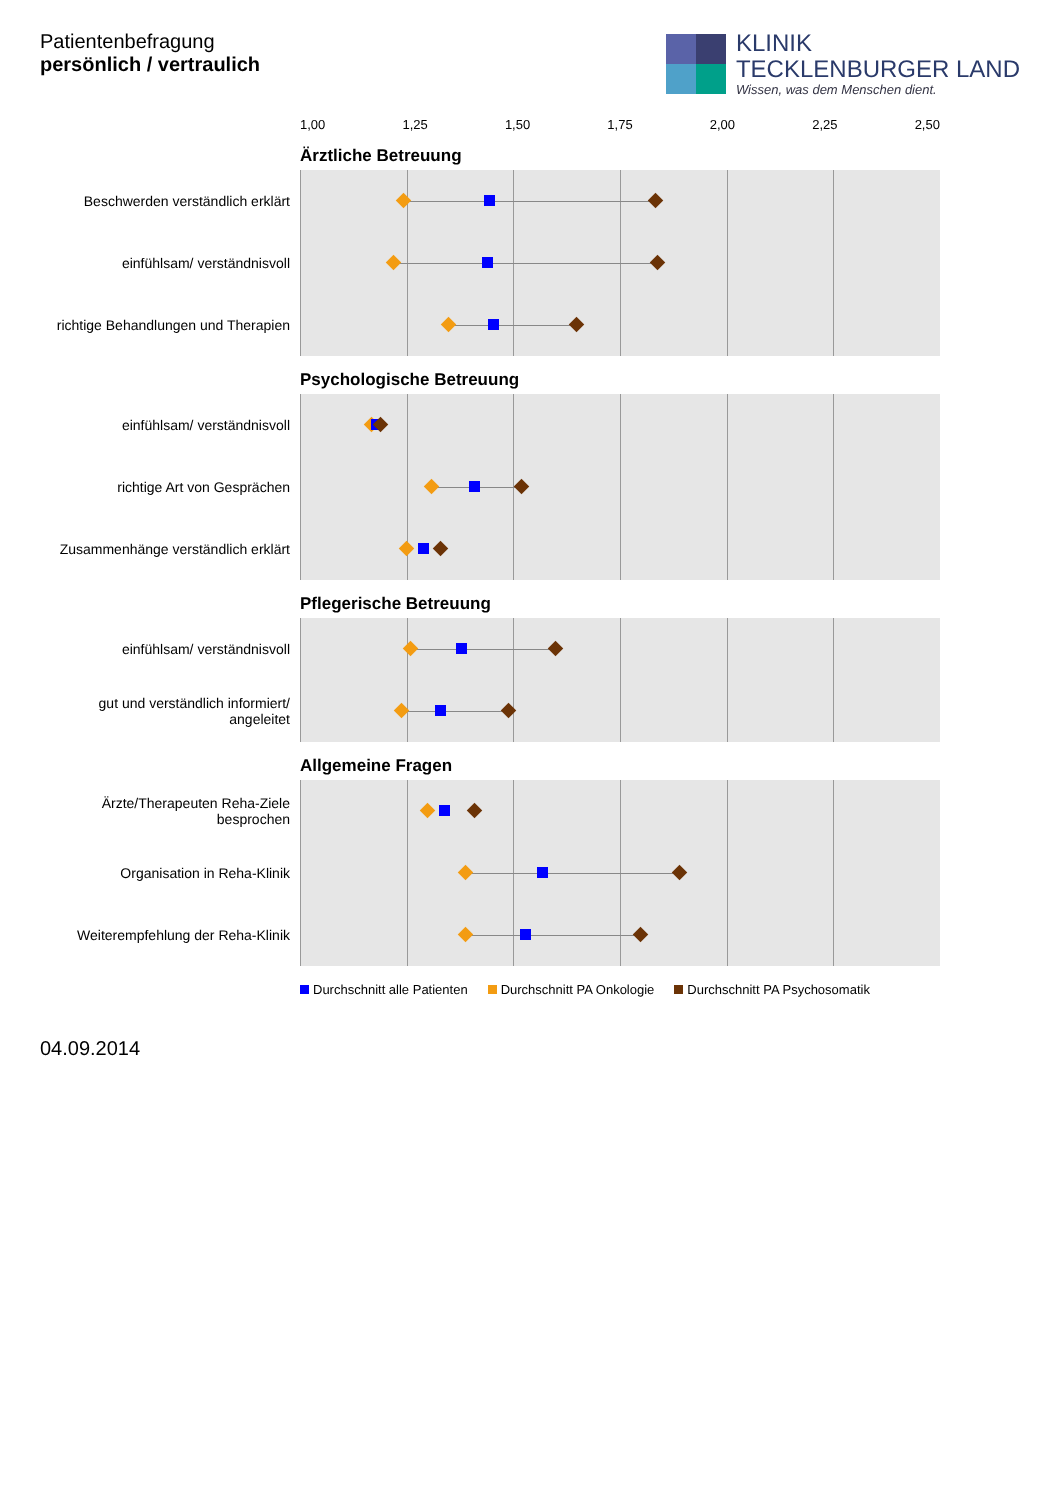Patientenbefragung
persönlich / vertraulich
KLINIK
TECKLENBURGER LAND
Wissen, was dem Menschen dient.
1,00 1,25 1,50 1,75 2,00 2,25 2,50
Ärztliche Betreuung
Beschwerden verständlich erklärt
einfühlsam/ verständnisvoll
richtige Behandlungen und Therapien
Psychologische Betreuung
einfühlsam/ verständnisvoll
richtige Art von Gesprächen
Zusammenhänge verständlich erklärt
Pflegerische Betreuung
einfühlsam/ verständnisvoll
gut und verständlich informiert/ angeleitet
Allgemeine Fragen
Ärzte/Therapeuten Reha-Ziele besprochen
Organisation in Reha-Klinik
Weiterempfehlung der Reha-Klinik
Durchschnitt alle Patienten Durchschnitt PA Onkologie Durchschnitt PA Psychosomatik
04.09.2014